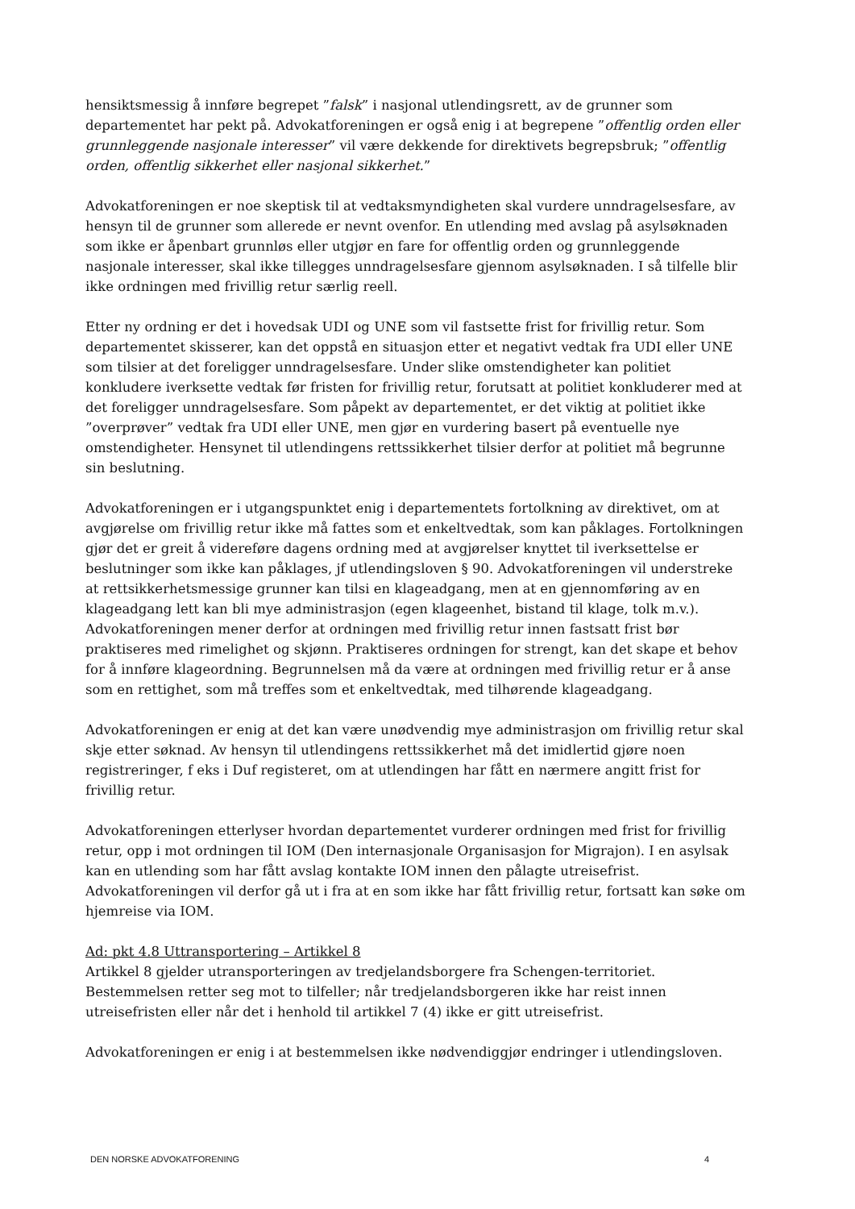hensiktsmessig å innføre begrepet ”falsk” i nasjonal utlendingsrett, av de grunner som departementet har pekt på. Advokatforeningen er også enig i at begrepene ”offentlig orden eller grunnleggende nasjonale interesser” vil være dekkende for direktivets begrepsbruk; ”offentlig orden, offentlig sikkerhet eller nasjonal sikkerhet.”
Advokatforeningen er noe skeptisk til at vedtaksmyndigheten skal vurdere unndragelsesfare, av hensyn til de grunner som allerede er nevnt ovenfor. En utlending med avslag på asylsøknaden som ikke er åpenbart grunnløs eller utgjør en fare for offentlig orden og grunnleggende nasjonale interesser, skal ikke tillegges unndragelsesfare gjennom asylsøknaden. I så tilfelle blir ikke ordningen med frivillig retur særlig reell.
Etter ny ordning er det i hovedsak UDI og UNE som vil fastsette frist for frivillig retur. Som departementet skisserer, kan det oppstå en situasjon etter et negativt vedtak fra UDI eller UNE som tilsier at det foreligger unndragelsesfare. Under slike omstendigheter kan politiet konkludere iverksette vedtak før fristen for frivillig retur, forutsatt at politiet konkluderer med at det foreligger unndragelsesfare. Som påpekt av departementet, er det viktig at politiet ikke ”overprøver” vedtak fra UDI eller UNE, men gjør en vurdering basert på eventuelle nye omstendigheter. Hensynet til utlendingens rettssikkerhet tilsier derfor at politiet må begrunne sin beslutning.
Advokatforeningen er i utgangspunktet enig i departementets fortolkning av direktivet, om at avgjørelse om frivillig retur ikke må fattes som et enkeltvedtak, som kan påklages. Fortolkningen gjør det er greit å videreføre dagens ordning med at avgjørelser knyttet til iverksettelse er beslutninger som ikke kan påklages, jf utlendingsloven § 90. Advokatforeningen vil understreke at rettsikkerhetsmessige grunner kan tilsi en klageadgang, men at en gjennomføring av en klageadgang lett kan bli mye administrasjon (egen klageenhet, bistand til klage, tolk m.v.). Advokatforeningen mener derfor at ordningen med frivillig retur innen fastsatt frist bør praktiseres med rimelighet og skjønn. Praktiseres ordningen for strengt, kan det skape et behov for å innføre klageordning. Begrunnelsen må da være at ordningen med frivillig retur er å anse som en rettighet, som må treffes som et enkeltvedtak, med tilhørende klageadgang.
Advokatforeningen er enig at det kan være unødvendig mye administrasjon om frivillig retur skal skje etter søknad. Av hensyn til utlendingens rettssikkerhet må det imidlertid gjøre noen registreringer, f eks i Duf registeret, om at utlendingen har fått en nærmere angitt frist for frivillig retur.
Advokatforeningen etterlyser hvordan departementet vurderer ordningen med frist for frivillig retur, opp i mot ordningen til IOM (Den internasjonale Organisasjon for Migrajon). I en asylsak kan en utlending som har fått avslag kontakte IOM innen den pålagte utreisefrist. Advokatforeningen vil derfor gå ut i fra at en som ikke har fått frivillig retur, fortsatt kan søke om hjemreise via IOM.
Ad: pkt 4.8 Uttransportering – Artikkel 8
Artikkel 8 gjelder utransporteringen av tredjelandsborgere fra Schengen-territoriet. Bestemmelsen retter seg mot to tilfeller; når tredjelandsborgeren ikke har reist innen utreisefristen eller når det i henhold til artikkel 7 (4) ikke er gitt utreisefrist.
Advokatforeningen er enig i at bestemmelsen ikke nødvendiggjør endringer i utlendingsloven.
DEN NORSKE ADVOKATFORENING 4